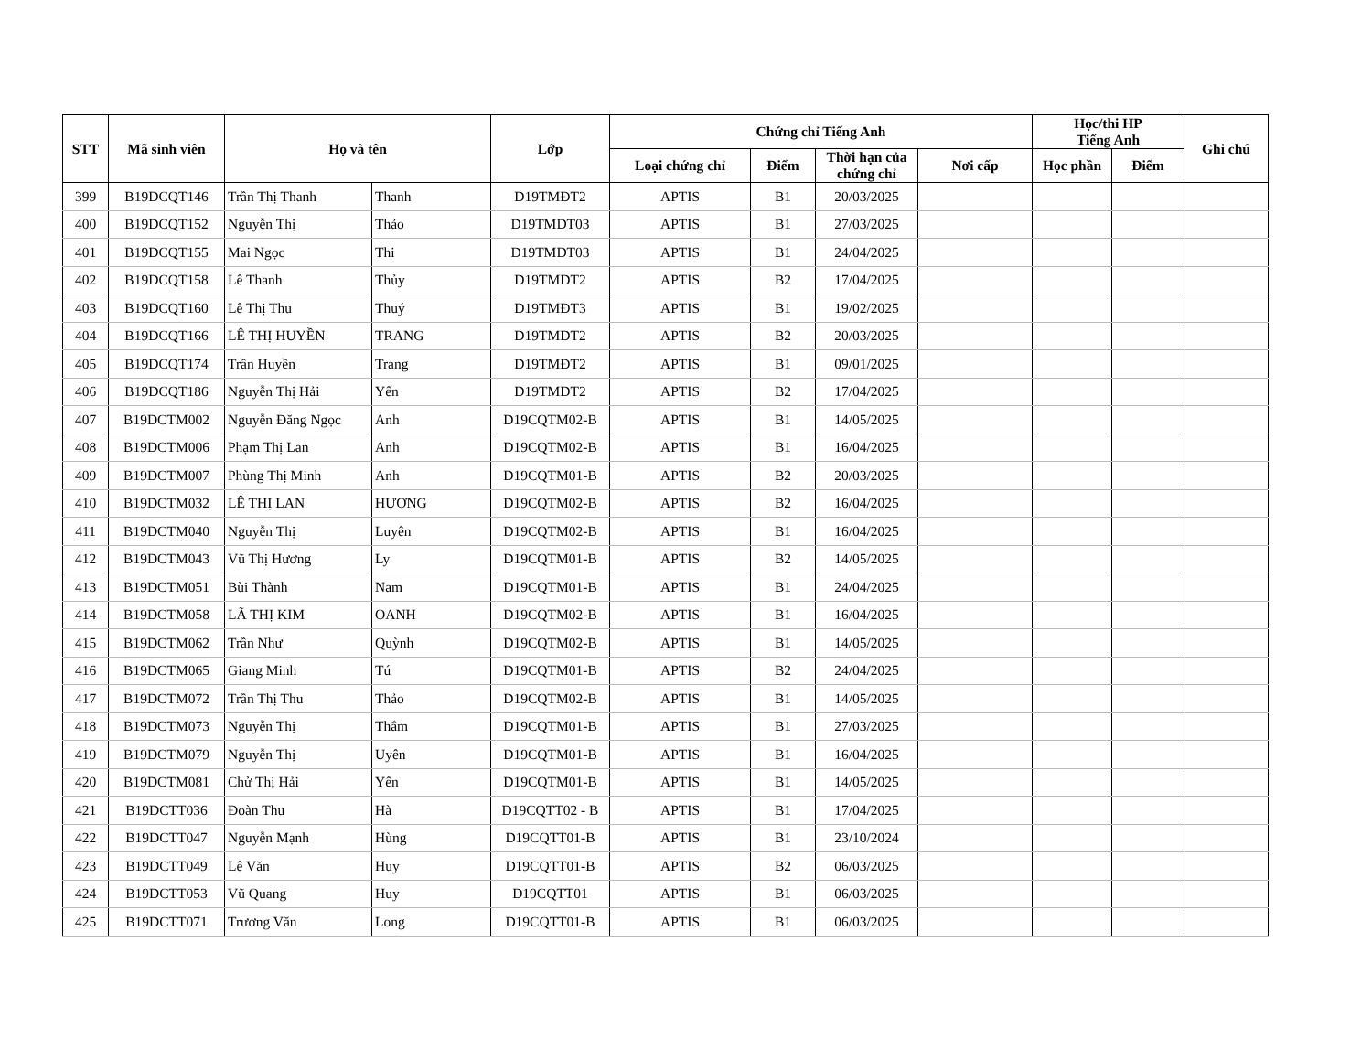| STT | Mã sinh viên | Họ và tên | | Lớp | Chứng chỉ Tiếng Anh | | | | Học/thi HP Tiếng Anh | | Ghi chú |
| --- | --- | --- | --- | --- | --- | --- | --- | --- | --- | --- | --- |
| | | | | | Loại chứng chỉ | Điểm | Thời hạn của chứng chỉ | Nơi cấp | Học phần | Điểm | |
| 399 | B19DCQT146 | Trần Thị Thanh | Thanh | D19TMĐT2 | APTIS | B1 | 20/03/2025 | | | | |
| 400 | B19DCQT152 | Nguyễn Thị | Thảo | D19TMDT03 | APTIS | B1 | 27/03/2025 | | | | |
| 401 | B19DCQT155 | Mai Ngọc | Thi | D19TMDT03 | APTIS | B1 | 24/04/2025 | | | | |
| 402 | B19DCQT158 | Lê Thanh | Thủy | D19TMDT2 | APTIS | B2 | 17/04/2025 | | | | |
| 403 | B19DCQT160 | Lê Thị Thu | Thuý | D19TMĐT3 | APTIS | B1 | 19/02/2025 | | | | |
| 404 | B19DCQT166 | LÊ THỊ HUYỀN | TRANG | D19TMDT2 | APTIS | B2 | 20/03/2025 | | | | |
| 405 | B19DCQT174 | Trần Huyền | Trang | D19TMĐT2 | APTIS | B1 | 09/01/2025 | | | | |
| 406 | B19DCQT186 | Nguyễn Thị Hải | Yến | D19TMDT2 | APTIS | B2 | 17/04/2025 | | | | |
| 407 | B19DCTM002 | Nguyễn Đăng Ngọc | Anh | D19CQTM02-B | APTIS | B1 | 14/05/2025 | | | | |
| 408 | B19DCTM006 | Phạm Thị Lan | Anh | D19CQTM02-B | APTIS | B1 | 16/04/2025 | | | | |
| 409 | B19DCTM007 | Phùng Thị Minh | Anh | D19CQTM01-B | APTIS | B2 | 20/03/2025 | | | | |
| 410 | B19DCTM032 | LÊ THỊ LAN | HƯƠNG | D19CQTM02-B | APTIS | B2 | 16/04/2025 | | | | |
| 411 | B19DCTM040 | Nguyễn Thị | Luyên | D19CQTM02-B | APTIS | B1 | 16/04/2025 | | | | |
| 412 | B19DCTM043 | Vũ Thị Hương | Ly | D19CQTM01-B | APTIS | B2 | 14/05/2025 | | | | |
| 413 | B19DCTM051 | Bùi Thành | Nam | D19CQTM01-B | APTIS | B1 | 24/04/2025 | | | | |
| 414 | B19DCTM058 | LÃ THỊ KIM | OANH | D19CQTM02-B | APTIS | B1 | 16/04/2025 | | | | |
| 415 | B19DCTM062 | Trần Như | Quỳnh | D19CQTM02-B | APTIS | B1 | 14/05/2025 | | | | |
| 416 | B19DCTM065 | Giang Minh | Tú | D19CQTM01-B | APTIS | B2 | 24/04/2025 | | | | |
| 417 | B19DCTM072 | Trần Thị Thu | Thảo | D19CQTM02-B | APTIS | B1 | 14/05/2025 | | | | |
| 418 | B19DCTM073 | Nguyễn Thị | Thắm | D19CQTM01-B | APTIS | B1 | 27/03/2025 | | | | |
| 419 | B19DCTM079 | Nguyễn Thị | Uyên | D19CQTM01-B | APTIS | B1 | 16/04/2025 | | | | |
| 420 | B19DCTM081 | Chử Thị Hải | Yến | D19CQTM01-B | APTIS | B1 | 14/05/2025 | | | | |
| 421 | B19DCTT036 | Đoàn Thu | Hà | D19CQTT02 - B | APTIS | B1 | 17/04/2025 | | | | |
| 422 | B19DCTT047 | Nguyễn Mạnh | Hùng | D19CQTT01-B | APTIS | B1 | 23/10/2024 | | | | |
| 423 | B19DCTT049 | Lê Văn | Huy | D19CQTT01-B | APTIS | B2 | 06/03/2025 | | | | |
| 424 | B19DCTT053 | Vũ Quang | Huy | D19CQTT01 | APTIS | B1 | 06/03/2025 | | | | |
| 425 | B19DCTT071 | Trương Văn | Long | D19CQTT01-B | APTIS | B1 | 06/03/2025 | | | | |